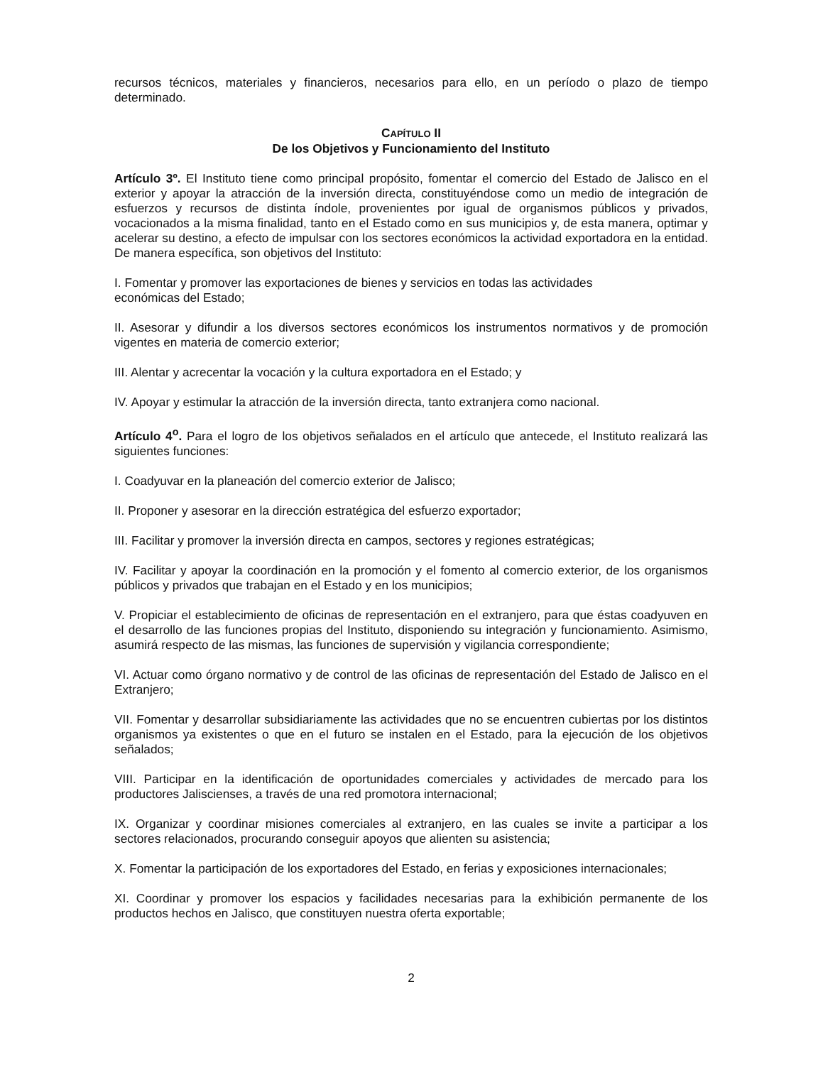recursos técnicos, materiales y financieros, necesarios para ello, en un período o plazo de tiempo determinado.
CAPÍTULO II
De los Objetivos y Funcionamiento del Instituto
Artículo 3º. El Instituto tiene como principal propósito, fomentar el comercio del Estado de Jalisco en el exterior y apoyar la atracción de la inversión directa, constituyéndose como un medio de integración de esfuerzos y recursos de distinta índole, provenientes por igual de organismos públicos y privados, vocacionados a la misma finalidad, tanto en el Estado como en sus municipios y, de esta manera, optimar y acelerar su destino, a efecto de impulsar con los sectores económicos la actividad exportadora en la entidad. De manera específica, son objetivos del Instituto:
I. Fomentar y promover las exportaciones de bienes y servicios en todas las actividades
económicas del Estado;
II. Asesorar y difundir a los diversos sectores económicos los instrumentos normativos y de promoción vigentes en materia de comercio exterior;
III. Alentar y acrecentar la vocación y la cultura exportadora en el Estado; y
IV. Apoyar y estimular la atracción de la inversión directa, tanto extranjera como nacional.
Artículo 4<sup>o</sup>. Para el logro de los objetivos señalados en el artículo que antecede, el Instituto realizará las siguientes funciones:
I. Coadyuvar en la planeación del comercio exterior de Jalisco;
II. Proponer y asesorar en la dirección estratégica del esfuerzo exportador;
III. Facilitar y promover la inversión directa en campos, sectores y regiones estratégicas;
IV. Facilitar y apoyar la coordinación en la promoción y el fomento al comercio exterior, de los organismos públicos y privados que trabajan en el Estado y en los municipios;
V. Propiciar el establecimiento de oficinas de representación en el extranjero, para que éstas coadyuven en el desarrollo de las funciones propias del Instituto, disponiendo su integración y funcionamiento. Asimismo, asumirá respecto de las mismas, las funciones de supervisión y vigilancia correspondiente;
VI. Actuar como órgano normativo y de control de las oficinas de representación del Estado de Jalisco en el Extranjero;
VII. Fomentar y desarrollar subsidiariamente las actividades que no se encuentren cubiertas por los distintos organismos ya existentes o que en el futuro se instalen en el Estado, para la ejecución de los objetivos señalados;
VIII. Participar en la identificación de oportunidades comerciales y actividades de mercado para los productores Jaliscienses, a través de una red promotora internacional;
IX. Organizar y coordinar misiones comerciales al extranjero, en las cuales se invite a participar a los sectores relacionados, procurando conseguir apoyos que alienten su asistencia;
X. Fomentar la participación de los exportadores del Estado, en ferias y exposiciones internacionales;
XI. Coordinar y promover los espacios y facilidades necesarias para la exhibición permanente de los productos hechos en Jalisco, que constituyen nuestra oferta exportable;
2